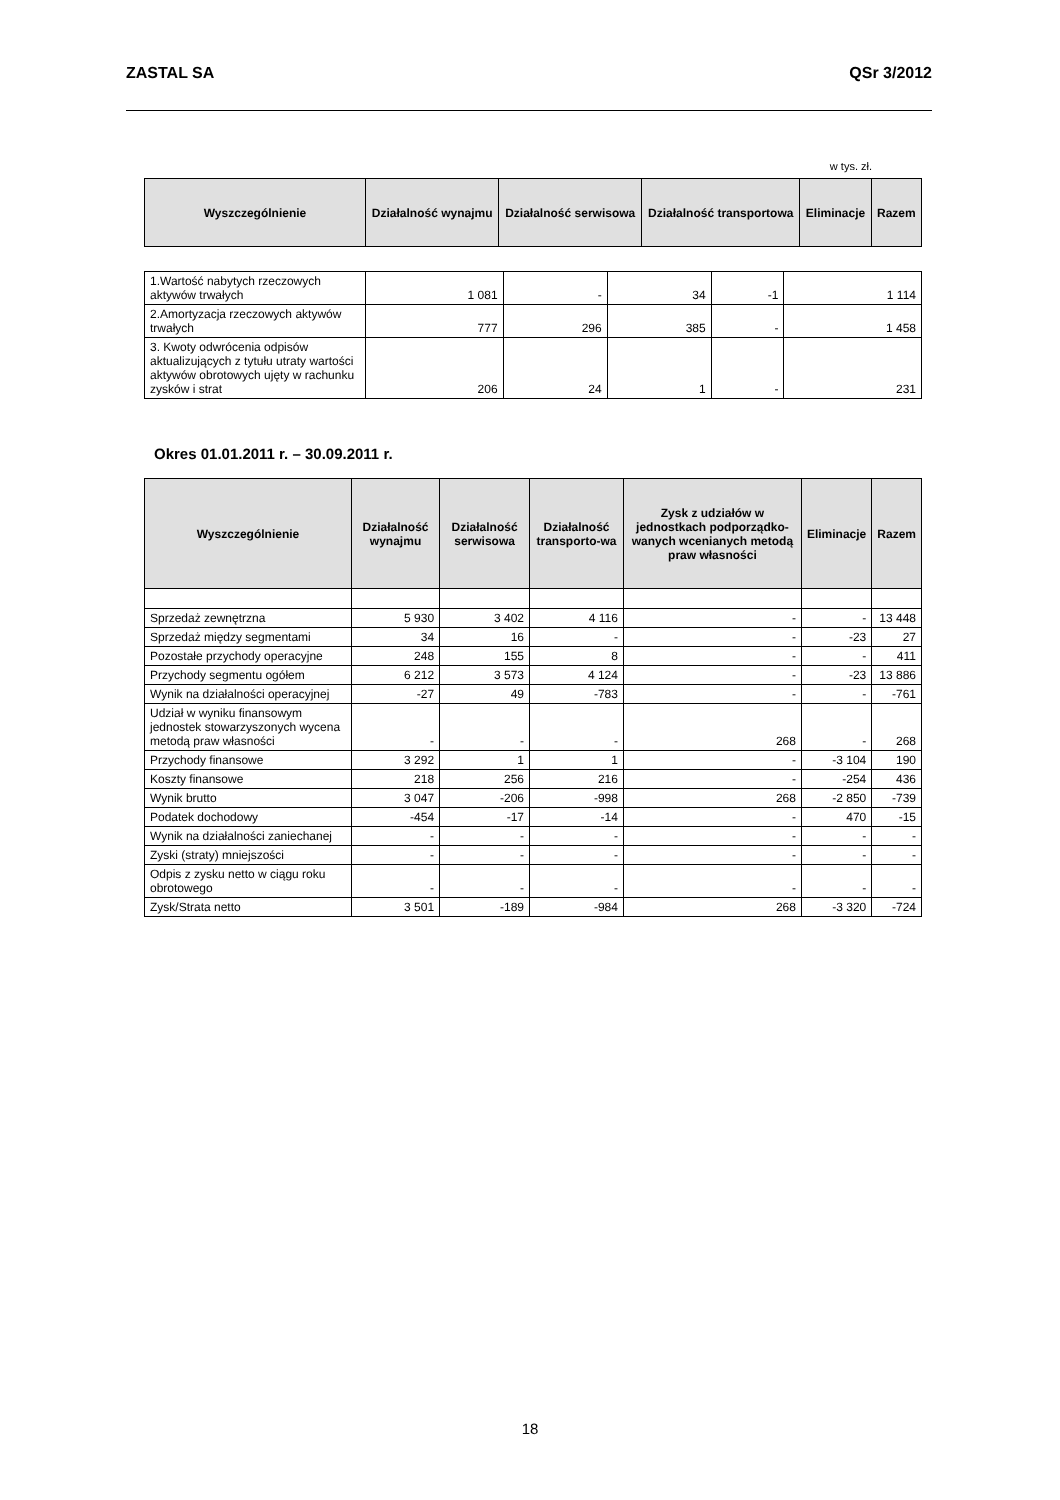ZASTAL SA QSr 3/2012
w tys. zł.
| Wyszczególnienie | Działalność wynajmu | Działalność serwisowa | Działalność transportowa | Eliminacje | Razem |
| --- | --- | --- | --- | --- | --- |
| 1.Wartość nabytych rzeczowych aktywów trwałych | 1 081 | - | 34 | -1 | 1 114 |
| 2.Amortyzacja rzeczowych aktywów trwałych | 777 | 296 | 385 | - | 1 458 |
| 3. Kwoty odwrócenia odpisów aktualizujących z tytułu utraty wartości aktywów obrotowych ujęty w rachunku zysków i strat | 206 | 24 | 1 | - | 231 |
Okres 01.01.2011 r. – 30.09.2011 r.
| Wyszczególnienie | Działalność wynajmu | Działalność serwisowa | Działalność transporto-wa | Zysk z udziałów w jednostkach podporządko-wanych wcenianych metodą praw własności | Eliminacje | Razem |
| --- | --- | --- | --- | --- | --- | --- |
| Sprzedaż zewnętrzna | 5 930 | 3 402 | 4 116 | - | - | 13 448 |
| Sprzedaż między segmentami | 34 | 16 | - | - | -23 | 27 |
| Pozostałe przychody operacyjne | 248 | 155 | 8 | - | - | 411 |
| Przychody segmentu ogółem | 6 212 | 3 573 | 4 124 | - | -23 | 13 886 |
| Wynik na działalności operacyjnej | -27 | 49 | -783 | - | - | -761 |
| Udział w wyniku finansowym jednostek stowarzyszonych wycena metodą praw własności | - | - | - | 268 | - | 268 |
| Przychody finansowe | 3 292 | 1 | 1 | - | -3 104 | 190 |
| Koszty finansowe | 218 | 256 | 216 | - | -254 | 436 |
| Wynik brutto | 3 047 | -206 | -998 | 268 | -2 850 | -739 |
| Podatek dochodowy | -454 | -17 | -14 | - | 470 | -15 |
| Wynik na działalności zaniechanej | - | - | - | - | - | - |
| Zyski (straty) mniejszości | - | - | - | - | - | - |
| Odpis z zysku netto w ciągu roku obrotowego | - | - | - | - | - | - |
| Zysk/Strata netto | 3 501 | -189 | -984 | 268 | -3 320 | -724 |
18